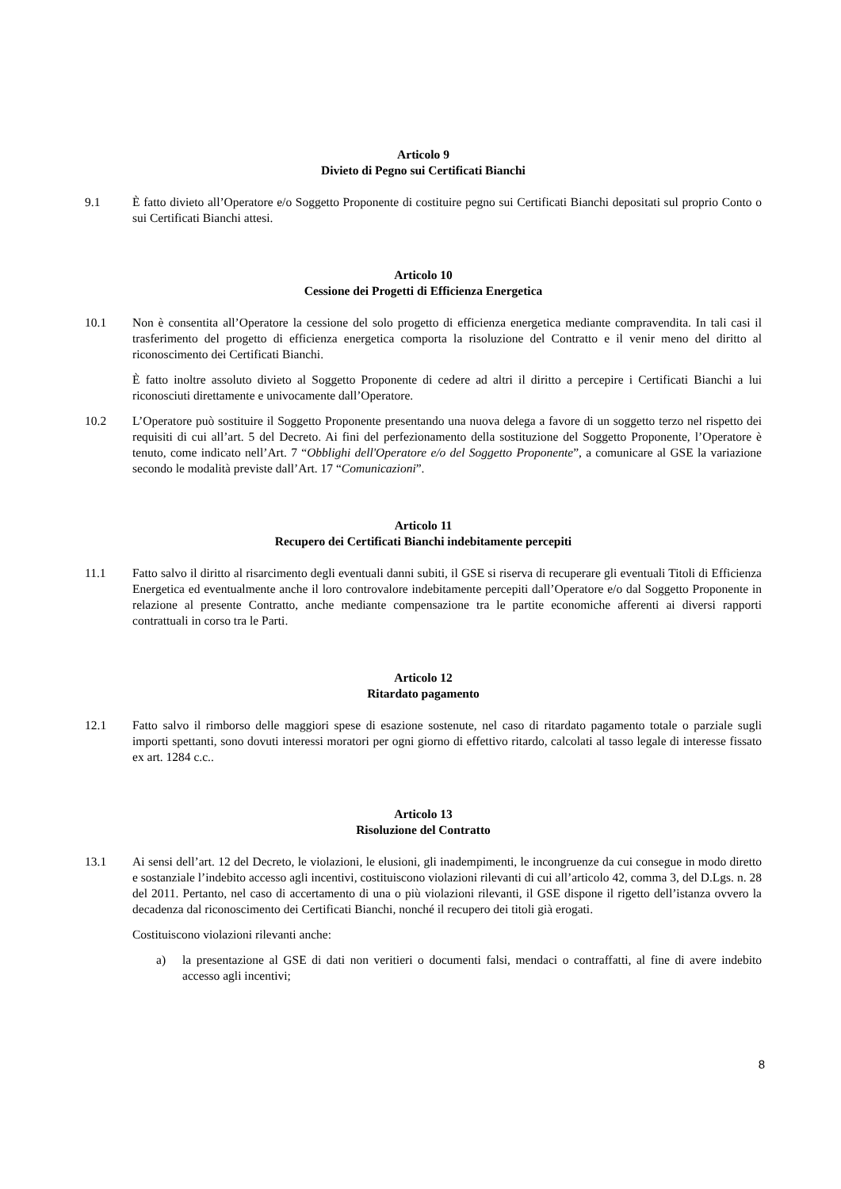Articolo 9
Divieto di Pegno sui Certificati Bianchi
9.1 È fatto divieto all’Operatore e/o Soggetto Proponente di costituire pegno sui Certificati Bianchi depositati sul proprio Conto o sui Certificati Bianchi attesi.
Articolo 10
Cessione dei Progetti di Efficienza Energetica
10.1 Non è consentita all’Operatore la cessione del solo progetto di efficienza energetica mediante compravendita. In tali casi il trasferimento del progetto di efficienza energetica comporta la risoluzione del Contratto e il venir meno del diritto al riconoscimento dei Certificati Bianchi.
È fatto inoltre assoluto divieto al Soggetto Proponente di cedere ad altri il diritto a percepire i Certificati Bianchi a lui riconosciuti direttamente e univocamente dall’Operatore.
10.2 L’Operatore può sostituire il Soggetto Proponente presentando una nuova delega a favore di un soggetto terzo nel rispetto dei requisiti di cui all’art. 5 del Decreto. Ai fini del perfezionamento della sostituzione del Soggetto Proponente, l’Operatore è tenuto, come indicato nell’Art. 7 “Obblighi dell'Operatore e/o del Soggetto Proponente”, a comunicare al GSE la variazione secondo le modalità previste dall’Art. 17 “Comunicazioni”.
Articolo 11
Recupero dei Certificati Bianchi indebitamente percepiti
11.1 Fatto salvo il diritto al risarcimento degli eventuali danni subiti, il GSE si riserva di recuperare gli eventuali Titoli di Efficienza Energetica ed eventualmente anche il loro controvalore indebitamente percepiti dall’Operatore e/o dal Soggetto Proponente in relazione al presente Contratto, anche mediante compensazione tra le partite economiche afferenti ai diversi rapporti contrattuali in corso tra le Parti.
Articolo 12
Ritardato pagamento
12.1 Fatto salvo il rimborso delle maggiori spese di esazione sostenute, nel caso di ritardato pagamento totale o parziale sugli importi spettanti, sono dovuti interessi moratori per ogni giorno di effettivo ritardo, calcolati al tasso legale di interesse fissato ex art. 1284 c.c..
Articolo 13
Risoluzione del Contratto
13.1 Ai sensi dell’art. 12 del Decreto, le violazioni, le elusioni, gli inadempimenti, le incongruenze da cui consegue in modo diretto e sostanziale l’indebito accesso agli incentivi, costituiscono violazioni rilevanti di cui all’articolo 42, comma 3, del D.Lgs. n. 28 del 2011. Pertanto, nel caso di accertamento di una o più violazioni rilevanti, il GSE dispone il rigetto dell’istanza ovvero la decadenza dal riconoscimento dei Certificati Bianchi, nonché il recupero dei titoli già erogati.
Costituiscono violazioni rilevanti anche:
a) la presentazione al GSE di dati non veritieri o documenti falsi, mendaci o contraffatti, al fine di avere indebito accesso agli incentivi;
8